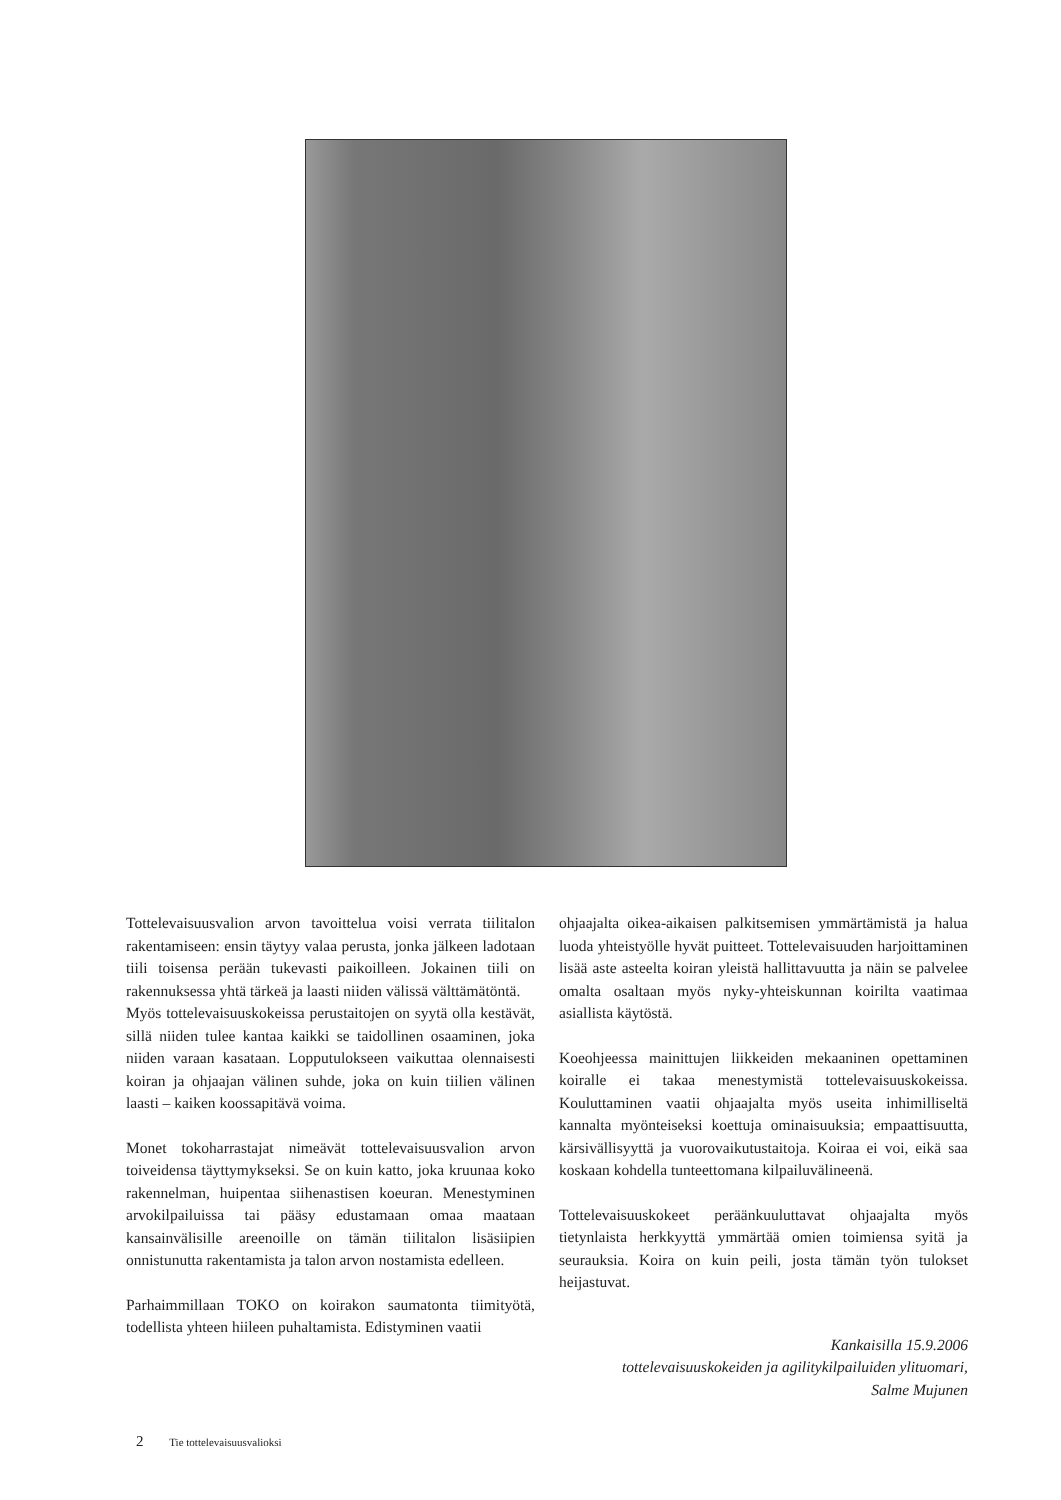Tottelevaisuusvalion arvon tavoittelua voisi verrata tiilitalon rakentamiseen: ensin täytyy valaa perusta, jonka jälkeen ladotaan tiili toisensa perään tukevasti paikoilleen. Jokainen tiili on rakennuksessa yhtä tärkeä ja laasti niiden välissä välttämätöntä.
Myös tottelevaisuuskokeissa perustaitojen on syytä olla kestävät, sillä niiden tulee kantaa kaikki se taidollinen osaaminen, joka niiden varaan kasataan. Lopputulokseen vaikuttaa olennaisesti koiran ja ohjaajan välinen suhde, joka on kuin tiilien välinen laasti – kaiken koossapitävä voima.
Monet tokoharrastajat nimeävät tottelevaisuusvalion arvon toiveidensa täyttymykseksi. Se on kuin katto, joka kruunaa koko rakennelman, huipentaa siihenastisen koeuran. Menestyminen arvokilpailuissa tai pääsy edustamaan omaa maataan kansainvälisille areenoille on tämän tiilitalon lisäsiipien onnistunutta rakentamista ja talon arvon nostamista edelleen.
Parhaimmillaan TOKO on koirakon saumatonta tiimityötä, todellista yhteen hiileen puhaltamista. Edistyminen vaatii
ohjaajalta oikea-aikaisen palkitsemisen ymmärtämistä ja halua luoda yhteistyölle hyvät puitteet. Tottelevaisuuden harjoittaminen lisää aste asteelta koiran yleistä hallittavuutta ja näin se palvelee omalta osaltaan myös nyky-yhteiskunnan koirilta vaatimaa asiallista käytöstä.
Koeohjeessa mainittujen liikkeiden mekaaninen opettaminen koiralle ei takaa menestymistä tottelevaisuuskokeissa. Kouluttaminen vaatii ohjaajalta myös useita inhimilliseltä kannalta myönteiseksi koettuja ominaisuuksia; empaattisuutta, kärsivällisyyttä ja vuorovaikutustaitoja. Koiraa ei voi, eikä saa koskaan kohdella tunteettomana kilpailuvälineenä.
Tottelevaisuuskokeet peräänkuuluttavat ohjaajalta myös tietynlaista herkkyyttä ymmärtää omien toimiensa syitä ja seurauksia. Koira on kuin peili, josta tämän työn tulokset heijastuvat.
Kankaisilla 15.9.2006
tottelevaisuuskokeiden ja agilitykilpailuiden ylituomari,
Salme Mujunen
2 Tie tottelevaisuusvalioksi